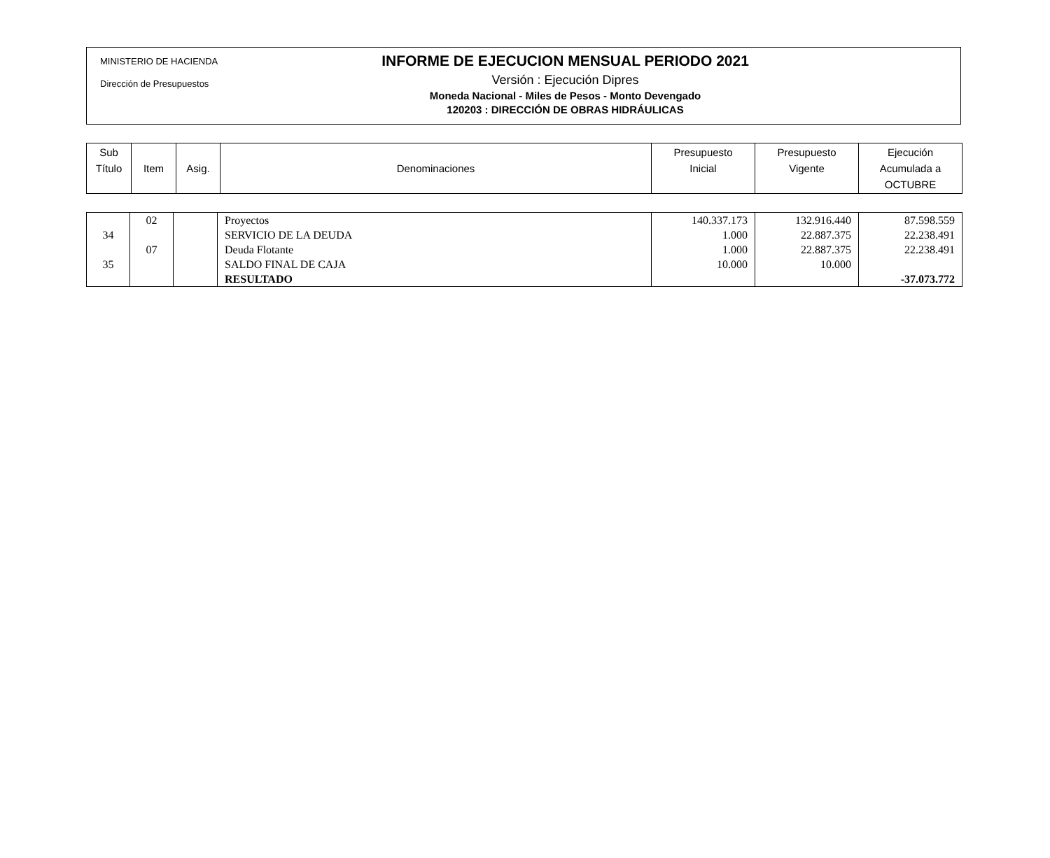MINISTERIO DE HACIENDA
Dirección de Presupuestos
INFORME DE EJECUCION MENSUAL PERIODO 2021
Versión : Ejecución Dipres
Moneda Nacional - Miles de Pesos - Monto Devengado
120203 : DIRECCIÓN DE OBRAS HIDRÁULICAS
| Sub Título | Item | Asig. | Denominaciones | Presupuesto Inicial | Presupuesto Vigente | Ejecución Acumulada a OCTUBRE |
| | 02 | | Proyectos | 140.337.173 | 132.916.440 | 87.598.559 |
| 34 | | | SERVICIO DE LA DEUDA | 1.000 | 22.887.375 | 22.238.491 |
| | 07 | | Deuda Flotante | 1.000 | 22.887.375 | 22.238.491 |
| 35 | | | SALDO FINAL DE CAJA | 10.000 | 10.000 | |
| | | | RESULTADO | | | -37.073.772 |